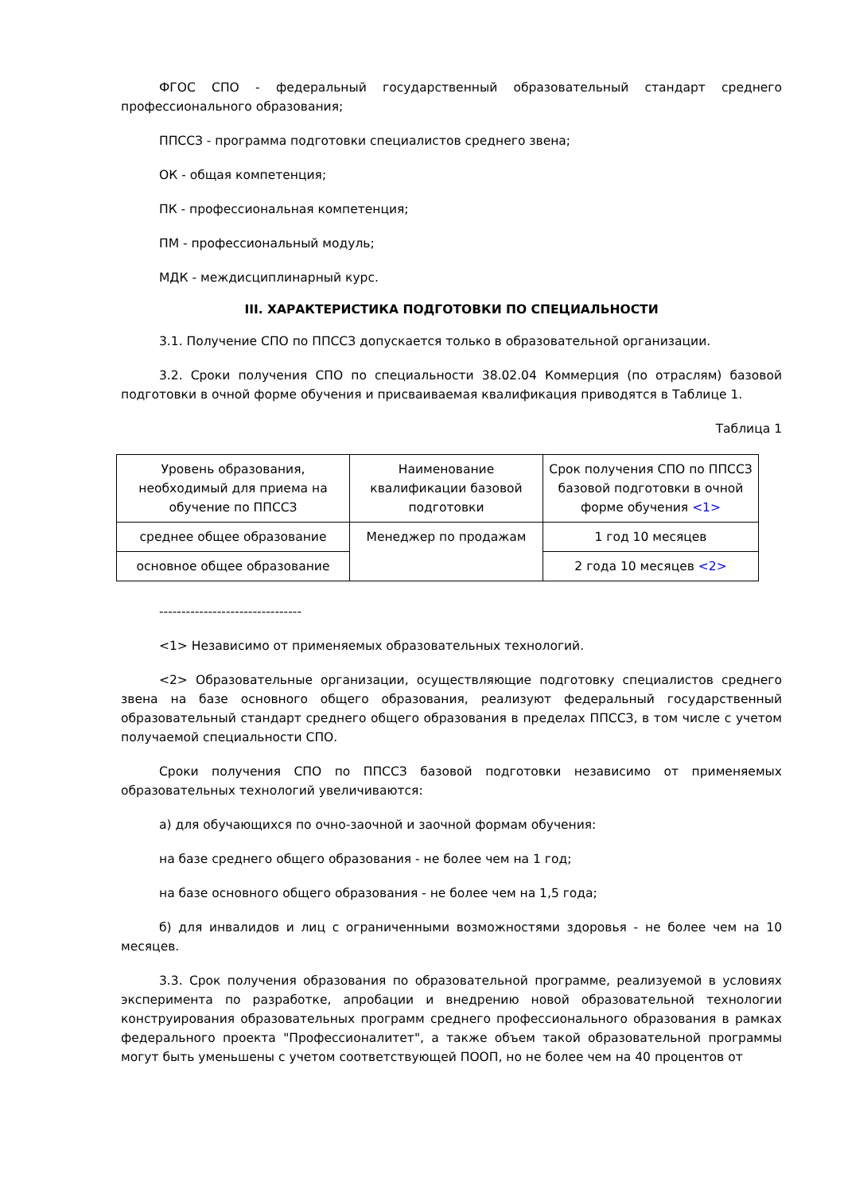ФГОС СПО - федеральный государственный образовательный стандарт среднего профессионального образования;
ППССЗ - программа подготовки специалистов среднего звена;
ОК - общая компетенция;
ПК - профессиональная компетенция;
ПМ - профессиональный модуль;
МДК - междисциплинарный курс.
III. ХАРАКТЕРИСТИКА ПОДГОТОВКИ ПО СПЕЦИАЛЬНОСТИ
3.1. Получение СПО по ППССЗ допускается только в образовательной организации.
3.2. Сроки получения СПО по специальности 38.02.04 Коммерция (по отраслям) базовой подготовки в очной форме обучения и присваиваемая квалификация приводятся в Таблице 1.
Таблица 1
| Уровень образования, необходимый для приема на обучение по ППССЗ | Наименование квалификации базовой подготовки | Срок получения СПО по ППССЗ базовой подготовки в очной форме обучения <1> |
| среднее общее образование | Менеджер по продажам | 1 год 10 месяцев |
| основное общее образование | | 2 года 10 месяцев <2> |
--------------------------------
<1> Независимо от применяемых образовательных технологий.
<2> Образовательные организации, осуществляющие подготовку специалистов среднего звена на базе основного общего образования, реализуют федеральный государственный образовательный стандарт среднего общего образования в пределах ППССЗ, в том числе с учетом получаемой специальности СПО.
Сроки получения СПО по ППССЗ базовой подготовки независимо от применяемых образовательных технологий увеличиваются:
а) для обучающихся по очно-заочной и заочной формам обучения:
на базе среднего общего образования - не более чем на 1 год;
на базе основного общего образования - не более чем на 1,5 года;
б) для инвалидов и лиц с ограниченными возможностями здоровья - не более чем на 10 месяцев.
3.3. Срок получения образования по образовательной программе, реализуемой в условиях эксперимента по разработке, апробации и внедрению новой образовательной технологии конструирования образовательных программ среднего профессионального образования в рамках федерального проекта "Профессионалитет", а также объем такой образовательной программы могут быть уменьшены с учетом соответствующей ПООП, но не более чем на 40 процентов от